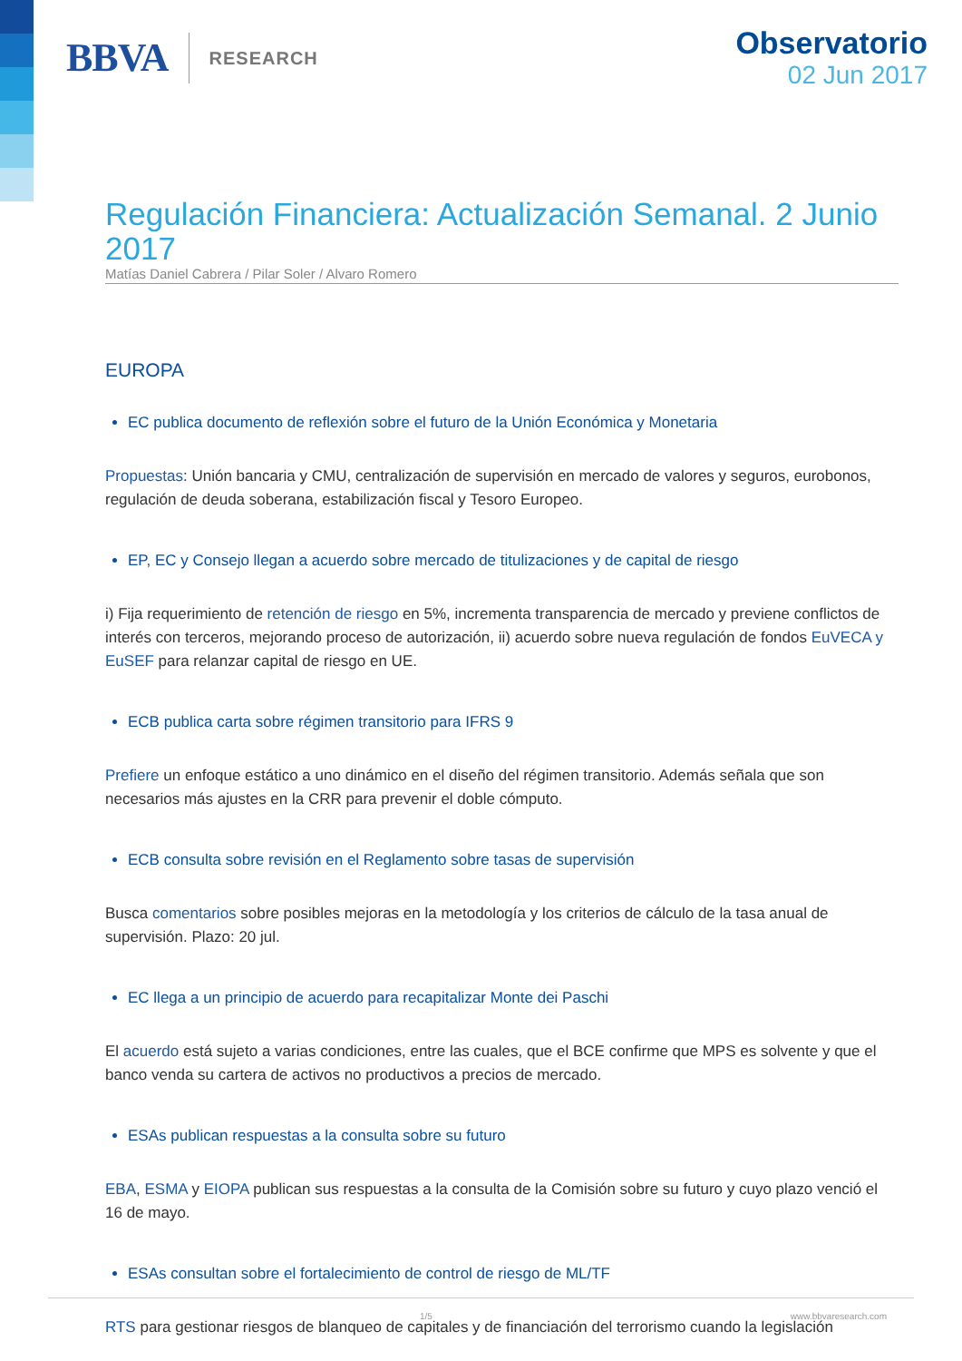BBVA RESEARCH
Observatorio
02 Jun 2017
Regulación Financiera: Actualización Semanal. 2 Junio 2017
Matías Daniel Cabrera / Pilar Soler / Alvaro Romero
EUROPA
EC publica documento de reflexión sobre el futuro de la Unión Económica y Monetaria
Propuestas: Unión bancaria y CMU, centralización de supervisión en mercado de valores y seguros, eurobonos, regulación de deuda soberana, estabilización fiscal y Tesoro Europeo.
EP, EC y Consejo llegan a acuerdo sobre mercado de titulizaciones y de capital de riesgo
i) Fija requerimiento de retención de riesgo en 5%, incrementa transparencia de mercado y previene conflictos de interés con terceros, mejorando proceso de autorización, ii) acuerdo sobre nueva regulación de fondos EuVECA y EuSEF para relanzar capital de riesgo en UE.
ECB publica carta sobre régimen transitorio para IFRS 9
Prefiere un enfoque estático a uno dinámico en el diseño del régimen transitorio. Además señala que son necesarios más ajustes en la CRR para prevenir el doble cómputo.
ECB consulta sobre revisión en el Reglamento sobre tasas de supervisión
Busca comentarios sobre posibles mejoras en la metodología y los criterios de cálculo de la tasa anual de supervisión. Plazo: 20 jul.
EC llega a un principio de acuerdo para recapitalizar Monte dei Paschi
El acuerdo está sujeto a varias condiciones, entre las cuales, que el BCE confirme que MPS es solvente y que el banco venda su cartera de activos no productivos a precios de mercado.
ESAs publican respuestas a la consulta sobre su futuro
EBA, ESMA y EIOPA publican sus respuestas a la consulta de la Comisión sobre su futuro y cuyo plazo venció el 16 de mayo.
ESAs consultan sobre el fortalecimiento de control de riesgo de ML/TF
RTS para gestionar riesgos de blanqueo de capitales y de financiación del terrorismo cuando la legislación
1/5 www.bbvaresearch.com